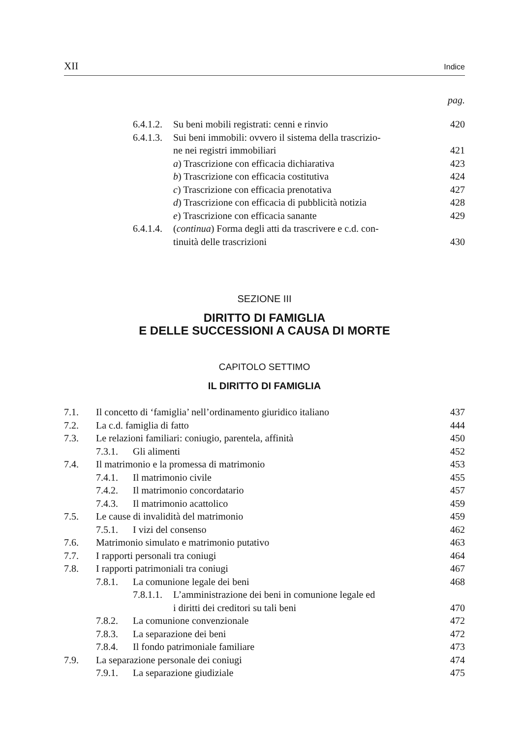XII Indice
pag.
6.4.1.2. Su beni mobili registrati: cenni e rinvio 420
6.4.1.3. Sui beni immobili: ovvero il sistema della trascrizio-
ne nei registri immobiliari
421
a) Trascrizione con efficacia dichiarativa 423
b) Trascrizione con efficacia costitutiva 424
c) Trascrizione con efficacia prenotativa 427
d) Trascrizione con efficacia di pubblicità notizia 428
e) Trascrizione con efficacia sanante 429
6.4.1.4. (continua) Forma degli atti da trascrivere e c.d. con-
tinuità delle trascrizioni
430
SEZIONE III
DIRITTO DI FAMIGLIA
E DELLE SUCCESSIONI A CAUSA DI MORTE
CAPITOLO SETTIMO
IL DIRITTO DI FAMIGLIA
7.1. Il concetto di ‘famiglia’ nell’ordinamento giuridico italiano 437
7.2. La c.d. famiglia di fatto 444
7.3. Le relazioni familiari: coniugio, parentela, affinità 450
7.3.1. Gli alimenti 452
7.4. Il matrimonio e la promessa di matrimonio 453
7.4.1. Il matrimonio civile 455
7.4.2. Il matrimonio concordatario 457
7.4.3. Il matrimonio acattolico 459
7.5. Le cause di invalidità del matrimonio 459
7.5.1. I vizi del consenso 462
7.6. Matrimonio simulato e matrimonio putativo 463
7.7. I rapporti personali tra coniugi 464
7.8. I rapporti patrimoniali tra coniugi 467
7.8.1. La comunione legale dei beni 468
7.8.1.1. L’amministrazione dei beni in comunione legale ed
i diritti dei creditori su tali beni
470
7.8.2. La comunione convenzionale 472
7.8.3. La separazione dei beni 472
7.8.4. Il fondo patrimoniale familiare 473
7.9. La separazione personale dei coniugi 474
7.9.1. La separazione giudiziale 475